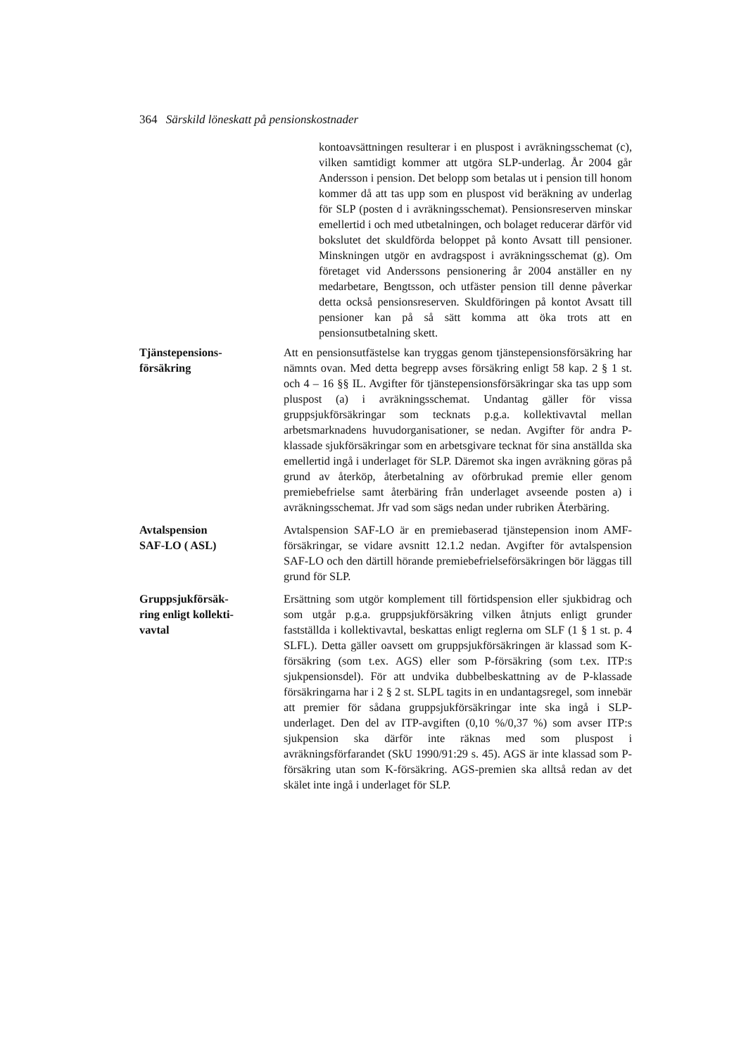364 Särskild löneskatt på pensionskostnader
kontoavsättningen resulterar i en pluspost i avräkningsschemat (c), vilken samtidigt kommer att utgöra SLP-underlag. År 2004 går Andersson i pension. Det belopp som betalas ut i pension till honom kommer då att tas upp som en pluspost vid beräkning av underlag för SLP (posten d i avräkningsschemat). Pensionsreserven minskar emellertid i och med utbetalningen, och bolaget reducerar därför vid bokslutet det skuldförda beloppet på konto Avsatt till pensioner. Minskningen utgör en avdragspost i avräkningsschemat (g). Om företaget vid Anderssons pensionering år 2004 anställer en ny medarbetare, Bengtsson, och utfäster pension till denne påverkar detta också pensionsreserven. Skuldföringen på kontot Avsatt till pensioner kan på så sätt komma att öka trots att en pensionsutbetalning skett.
Tjänstepensions-
försäkring
Att en pensionsutfästelse kan tryggas genom tjänstepensionsförsäkring har nämnts ovan. Med detta begrepp avses försäkring enligt 58 kap. 2 § 1 st. och 4 – 16 §§ IL. Avgifter för tjänstepensionsförsäkringar ska tas upp som pluspost (a) i avräkningsschemat. Undantag gäller för vissa gruppsjukförsäkringar som tecknats p.g.a. kollektivavtal mellan arbetsmarknadens huvudorganisationer, se nedan. Avgifter för andra P-klassade sjukförsäkringar som en arbetsgivare tecknat för sina anställda ska emellertid ingå i underlaget för SLP. Däremot ska ingen avräkning göras på grund av återköp, återbetalning av oförbrukad premie eller genom premiebefrielse samt återbäring från underlaget avseende posten a) i avräkningsschemat. Jfr vad som sägs nedan under rubriken Återbäring.
Avtalspension
SAF-LO ( ASL)
Avtalspension SAF-LO är en premiebaserad tjänstepension inom AMF-försäkringar, se vidare avsnitt 12.1.2 nedan. Avgifter för avtalspension SAF-LO och den därtill hörande premiebefrielseförsäkringen bör läggas till grund för SLP.
Gruppsjukförsäk-
ring enligt kollekti-
vavtal
Ersättning som utgör komplement till förtidspension eller sjukbidrag och som utgår p.g.a. gruppsjukförsäkring vilken åtnjuts enligt grunder fastställda i kollektivavtal, beskattas enligt reglerna om SLF (1 § 1 st. p. 4 SLFL). Detta gäller oavsett om gruppsjukförsäkringen är klassad som K-försäkring (som t.ex. AGS) eller som P-försäkring (som t.ex. ITP:s sjukpensionsdel). För att undvika dubbelbeskattning av de P-klassade försäkringarna har i 2 § 2 st. SLPL tagits in en undantagsregel, som innebär att premier för sådana gruppsjukförsäkringar inte ska ingå i SLP-underlaget. Den del av ITP-avgiften (0,10 %/0,37 %) som avser ITP:s sjukpension ska därför inte räknas med som pluspost i avräkningsförfarandet (SkU 1990/91:29 s. 45). AGS är inte klassad som P-försäkring utan som K-försäkring. AGS-premien ska alltså redan av det skälet inte ingå i underlaget för SLP.